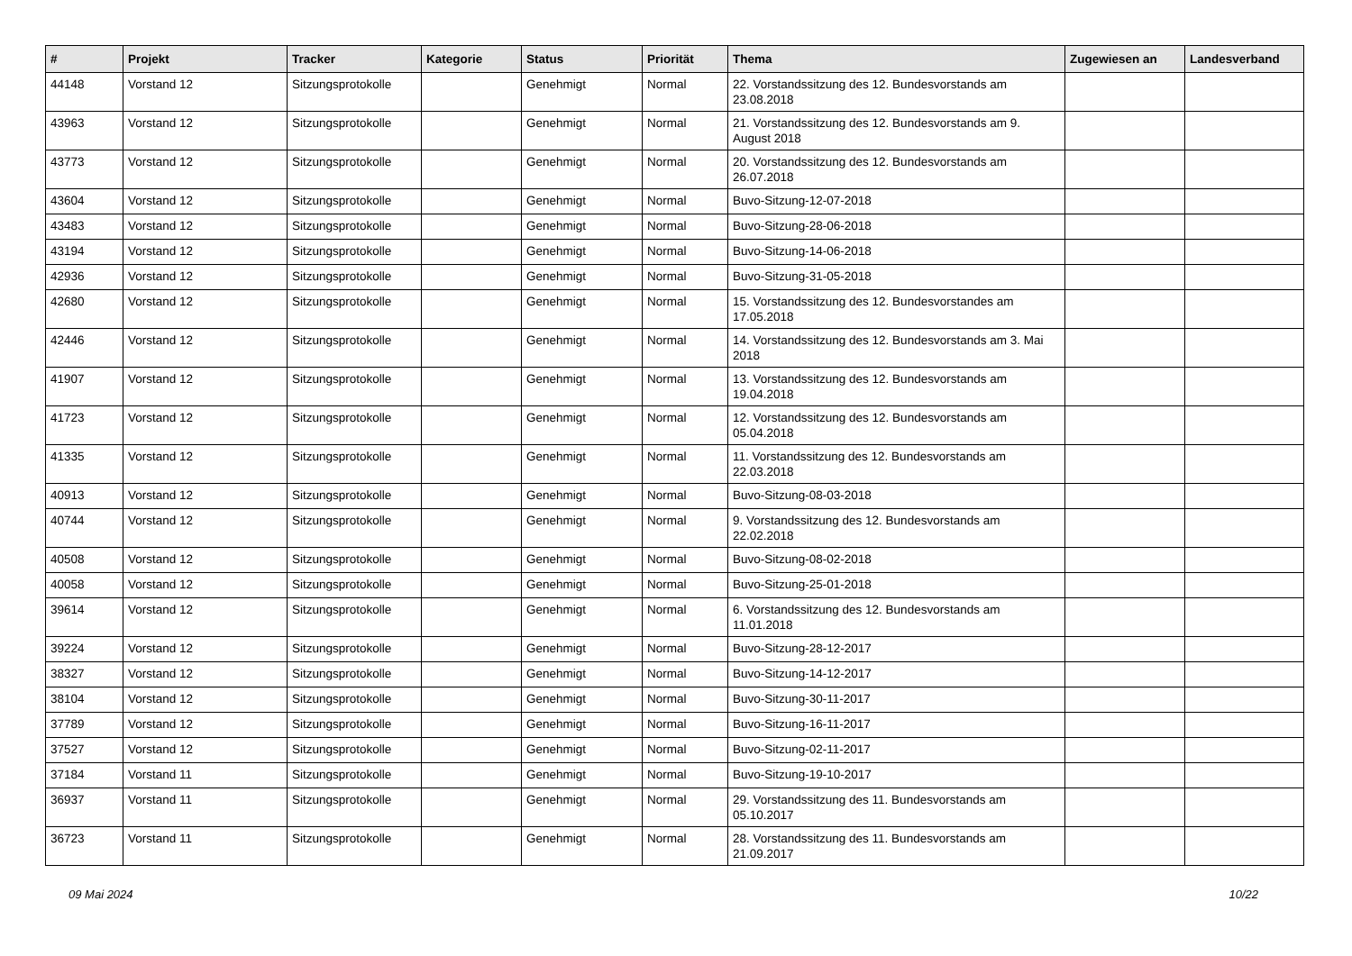| # | Projekt | Tracker | Kategorie | Status | Priorität | Thema | Zugewiesen an | Landesverband |
| --- | --- | --- | --- | --- | --- | --- | --- | --- |
| 44148 | Vorstand 12 | Sitzungsprotokolle | | Genehmigt | Normal | 22. Vorstandssitzung des 12. Bundesvorstands am 23.08.2018 | | |
| 43963 | Vorstand 12 | Sitzungsprotokolle | | Genehmigt | Normal | 21. Vorstandssitzung des 12. Bundesvorstands am 9. August 2018 | | |
| 43773 | Vorstand 12 | Sitzungsprotokolle | | Genehmigt | Normal | 20. Vorstandssitzung des 12. Bundesvorstands am 26.07.2018 | | |
| 43604 | Vorstand 12 | Sitzungsprotokolle | | Genehmigt | Normal | Buvo-Sitzung-12-07-2018 | | |
| 43483 | Vorstand 12 | Sitzungsprotokolle | | Genehmigt | Normal | Buvo-Sitzung-28-06-2018 | | |
| 43194 | Vorstand 12 | Sitzungsprotokolle | | Genehmigt | Normal | Buvo-Sitzung-14-06-2018 | | |
| 42936 | Vorstand 12 | Sitzungsprotokolle | | Genehmigt | Normal | Buvo-Sitzung-31-05-2018 | | |
| 42680 | Vorstand 12 | Sitzungsprotokolle | | Genehmigt | Normal | 15. Vorstandssitzung des 12. Bundesvorstandes am 17.05.2018 | | |
| 42446 | Vorstand 12 | Sitzungsprotokolle | | Genehmigt | Normal | 14. Vorstandssitzung des 12. Bundesvorstands am 3. Mai 2018 | | |
| 41907 | Vorstand 12 | Sitzungsprotokolle | | Genehmigt | Normal | 13. Vorstandssitzung des 12. Bundesvorstands am 19.04.2018 | | |
| 41723 | Vorstand 12 | Sitzungsprotokolle | | Genehmigt | Normal | 12. Vorstandssitzung des 12. Bundesvorstands am 05.04.2018 | | |
| 41335 | Vorstand 12 | Sitzungsprotokolle | | Genehmigt | Normal | 11. Vorstandssitzung des 12. Bundesvorstands am 22.03.2018 | | |
| 40913 | Vorstand 12 | Sitzungsprotokolle | | Genehmigt | Normal | Buvo-Sitzung-08-03-2018 | | |
| 40744 | Vorstand 12 | Sitzungsprotokolle | | Genehmigt | Normal | 9. Vorstandssitzung des 12. Bundesvorstands am 22.02.2018 | | |
| 40508 | Vorstand 12 | Sitzungsprotokolle | | Genehmigt | Normal | Buvo-Sitzung-08-02-2018 | | |
| 40058 | Vorstand 12 | Sitzungsprotokolle | | Genehmigt | Normal | Buvo-Sitzung-25-01-2018 | | |
| 39614 | Vorstand 12 | Sitzungsprotokolle | | Genehmigt | Normal | 6. Vorstandssitzung des 12. Bundesvorstands am 11.01.2018 | | |
| 39224 | Vorstand 12 | Sitzungsprotokolle | | Genehmigt | Normal | Buvo-Sitzung-28-12-2017 | | |
| 38327 | Vorstand 12 | Sitzungsprotokolle | | Genehmigt | Normal | Buvo-Sitzung-14-12-2017 | | |
| 38104 | Vorstand 12 | Sitzungsprotokolle | | Genehmigt | Normal | Buvo-Sitzung-30-11-2017 | | |
| 37789 | Vorstand 12 | Sitzungsprotokolle | | Genehmigt | Normal | Buvo-Sitzung-16-11-2017 | | |
| 37527 | Vorstand 12 | Sitzungsprotokolle | | Genehmigt | Normal | Buvo-Sitzung-02-11-2017 | | |
| 37184 | Vorstand 11 | Sitzungsprotokolle | | Genehmigt | Normal | Buvo-Sitzung-19-10-2017 | | |
| 36937 | Vorstand 11 | Sitzungsprotokolle | | Genehmigt | Normal | 29. Vorstandssitzung des 11. Bundesvorstands am 05.10.2017 | | |
| 36723 | Vorstand 11 | Sitzungsprotokolle | | Genehmigt | Normal | 28. Vorstandssitzung des 11. Bundesvorstands am 21.09.2017 | | |
09 Mai 2024 10/22